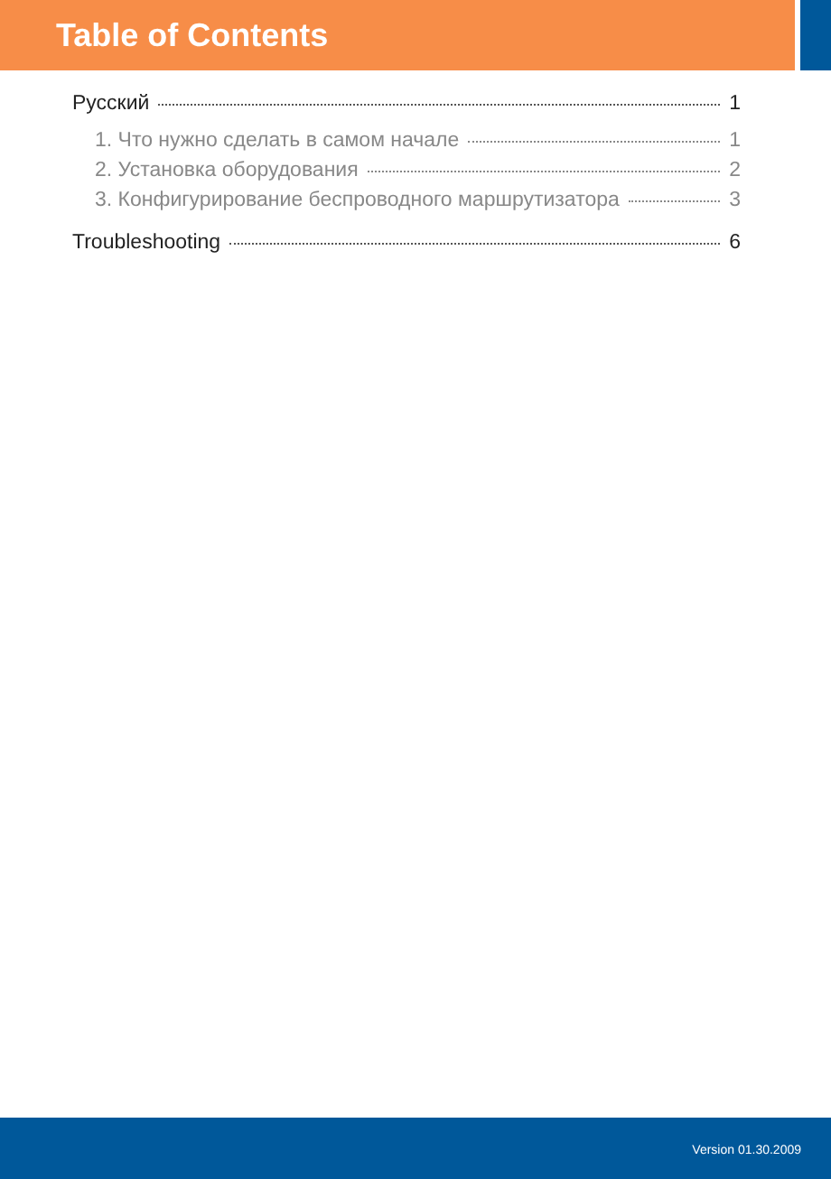Table of Contents
Русский 1
1. Что нужно сделать в самом начале 1
2. Установка оборудования 2
3. Конфигурирование беспроводного маршрутизатора 3
Troubleshooting 6
Version 01.30.2009